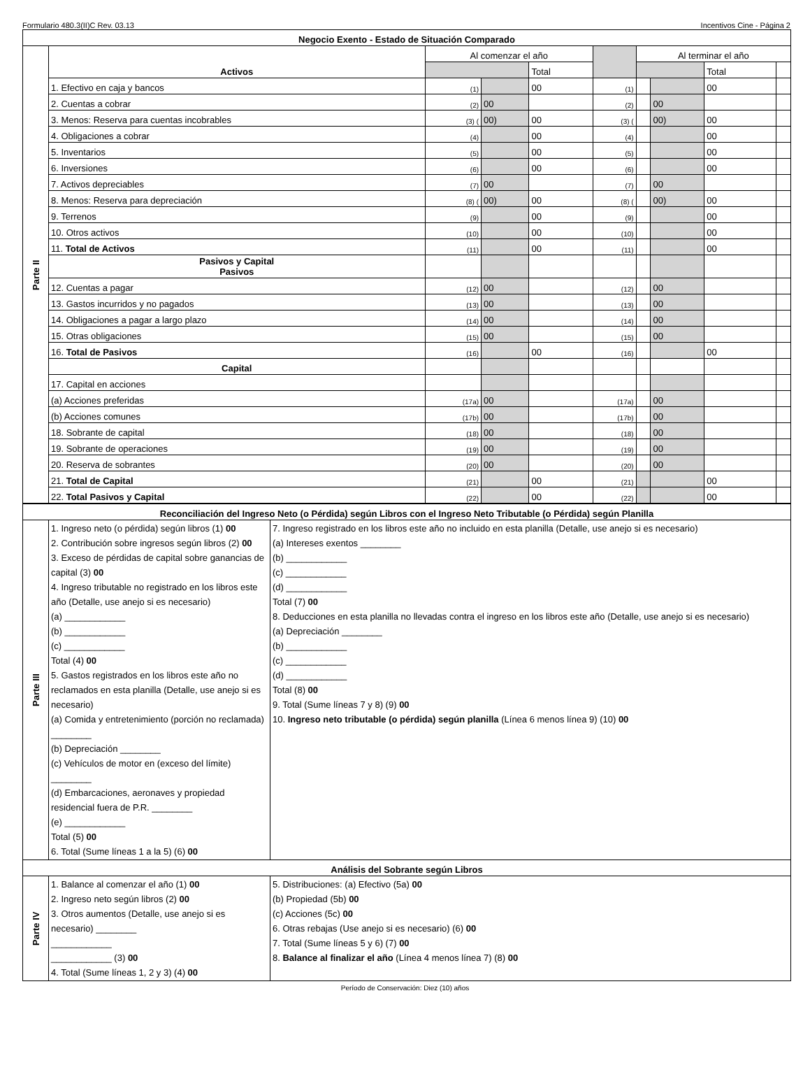Formulario 480.3(II)C Rev. 03.13 Incentivos Cine - Página 2
| Negocio Exento - Estado de Situación Comparado | | | | | | | | | |
| --- | --- | --- | --- | --- | --- | --- | --- | --- | --- |
| Parte II | Activos | Al comenzar el año | | | | Al terminar el año | | | |
| | | | | Total | | | | Total | |
| | 1. Efectivo en caja y bancos | (1) | | 00 | (1) | | | 00 | |
| | 2. Cuentas a cobrar | (2) | 00 | | (2) | | 00 | | |
| | 3. Menos: Reserva para cuentas incobrables | (3) ( | 00) | 00 | (3) ( | | 00) | 00 | |
| | 4. Obligaciones a cobrar | (4) | | 00 | (4) | | | 00 | |
| | 5. Inventarios | (5) | | 00 | (5) | | | 00 | |
| | 6. Inversiones | (6) | | 00 | (6) | | | 00 | |
| | 7. Activos depreciables | (7) | 00 | | (7) | | 00 | | |
| | 8. Menos: Reserva para depreciación | (8) ( | 00) | 00 | (8) ( | | 00) | 00 | |
| | 9. Terrenos | (9) | | 00 | (9) | | | 00 | |
| | 10. Otros activos | (10) | | 00 | (10) | | | 00 | |
| | 11. Total de Activos | (11) | | 00 | (11) | | | 00 | |
| | Pasivos y Capital Pasivos | | | | | | | | |
| | 12. Cuentas a pagar | (12) | 00 | | (12) | | 00 | | |
| | 13. Gastos incurridos y no pagados | (13) | 00 | | (13) | | 00 | | |
| | 14. Obligaciones a pagar a largo plazo | (14) | 00 | | (14) | | 00 | | |
| | 15. Otras obligaciones | (15) | 00 | | (15) | | 00 | | |
| | 16. Total de Pasivos | (16) | | 00 | (16) | | | 00 | |
| | Capital | | | | | | | | |
| | 17. Capital en acciones | | | | | | | | |
| | (a) Acciones preferidas | (17a) | 00 | | (17a) | | 00 | | |
| | (b) Acciones comunes | (17b) | 00 | | (17b) | | 00 | | |
| | 18. Sobrante de capital | (18) | 00 | | (18) | | 00 | | |
| | 19. Sobrante de operaciones | (19) | 00 | | (19) | | 00 | | |
| | 20. Reserva de sobrantes | (20) | 00 | | (20) | | 00 | | |
| | 21. Total de Capital | (21) | | 00 | (21) | | | 00 | |
| | 22. Total Pasivos y Capital | (22) | | 00 | (22) | | | 00 | |
| Reconciliación del Ingreso Neto (o Pérdida) según Libros con el Ingreso Neto Tributable (o Pérdida) según Planilla | | |
| --- | --- | --- |
| Parte III | 1. Ingreso neto (o pérdida) según libros (1) 00 2. Contribución sobre ingresos según libros (2) 00 3. Exceso de pérdidas de capital sobre ganancias de capital (3) 00 4. Ingreso tributable no registrado en los libros este año (Detalle, use anejo si es necesario) (a) ____________ (b) ____________ (c) ____________ Total (4) 00 5. Gastos registrados en los libros este año no reclamados en esta planilla (Detalle, use anejo si es necesario) (a) Comida y entretenimiento (porción no reclamada) ________ (b) Depreciación ________ (c) Vehículos de motor en (exceso del límite) ________ (d) Embarcaciones, aeronaves y propiedad residencial fuera de P.R. ________ (e) ____________ Total (5) 00 6. Total (Sume líneas 1 a la 5) (6) 00 | 7. Ingreso registrado en los libros este año no incluido en esta planilla (Detalle, use anejo si es necesario) (a) Intereses exentos ________ (b) ____________ (c) ____________ (d) ____________ Total (7) 00 8. Deducciones en esta planilla no llevadas contra el ingreso en los libros este año (Detalle, use anejo si es necesario) (a) Depreciación ________ (b) ____________ (c) ____________ (d) ____________ Total (8) 00 9. Total (Sume líneas 7 y 8) (9) 00 10. Ingreso neto tributable (o pérdida) según planilla (Línea 6 menos línea 9) (10) 00 |
| Análisis del Sobrante según Libros | | |
| Parte IV | 1. Balance al comenzar el año (1) 00 2. Ingreso neto según libros (2) 00 3. Otros aumentos (Detalle, use anejo si es necesario) ________ ____________ ____________ (3) 00 4. Total (Sume líneas 1, 2 y 3) (4) 00 | 5. Distribuciones: (a) Efectivo (5a) 00 (b) Propiedad (5b) 00 (c) Acciones (5c) 00 6. Otras rebajas (Use anejo si es necesario) (6) 00 7. Total (Sume líneas 5 y 6) (7) 00 8. Balance al finalizar el año (Línea 4 menos línea 7) (8) 00 |
Período de Conservación: Diez (10) años